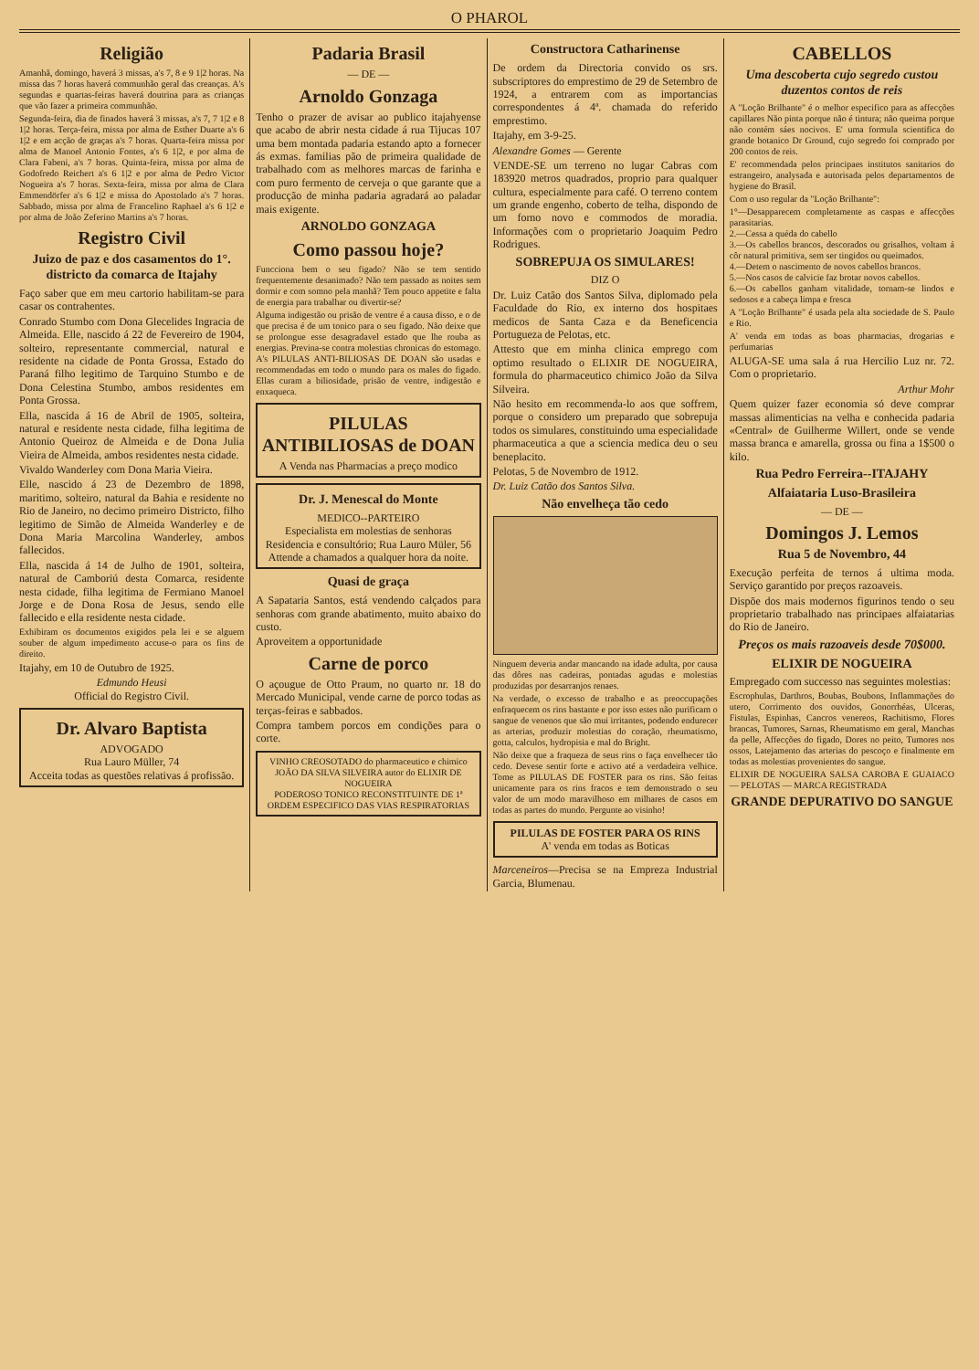O PHAROL
Religião
Amanhã, domingo, haverá 3 missas, a's 7, 8 e 9 1|2 horas. Na missa das 7 horas haverá communhão geral das creanças. A's segundas e quartas-feiras haverá doutrina para as crianças que vão fazer a primeira communhão.
Segunda-feira, dia de finados haverá 3 missas, a's 7, 7 1|2 e 8 1|2 horas. Terça-feira, missa por alma de Esther Duarte a's 6 1|2 e em acção de graças a's 7 horas. Quarta-feira missa por alma de Manoel Antonio Fontes, a's 6 1|2, e por alma de Clara Fabeni, a's 7 horas. Quinta-feira, missa por alma de Godofredo Reichert a's 6 1|2 e por alma de Pedro Victor Nogueira a's 7 horas. Sexta-feira, missa por alma de Clara Emmendörfer a's 6 1|2 e missa do Apostolado a's 7 horas. Sabbado, missa por alma de Francelino Raphael a's 6 1|2 e por alma de João Zeferino Martins a's 7 horas.
Registro Civil
Juizo de paz e dos casamentos do 1°. districto da comarca de Itajahy
Faço saber que em meu cartorio habilitam-se para casar os contrahentes.
Conrado Stumbo com Dona Glecelides Ingracia de Almeida. Elle, nascido á 22 de Fevereiro de 1904, solteiro, representante commercial, natural e residente na cidade de Ponta Grossa, Estado do Paraná filho legitimo de Tarquino Stumbo e de Dona Celestina Stumbo, ambos residentes em Ponta Grossa.
Ella, nascida á 16 de Abril de 1905, solteira, natural e residente nesta cidade, filha legitima de Antonio Queiroz de Almeida e de Dona Julia Vieira de Almeida, ambos residentes nesta cidade.
Vivaldo Wanderley com Dona Maria Vieira.
Elle, nascido á 23 de Dezembro de 1898, maritimo, solteiro, natural da Bahia e residente no Rio de Janeiro, no decimo primeiro Districto, filho legitimo de Simão de Almeida Wanderley e de Dona Maria Marcolina Wanderley, ambos fallecidos.
Ella, nascida á 14 de Julho de 1901, solteira, natural de Camboriú desta Comarca, residente nesta cidade, filha legitima de Fermiano Manoel Jorge e de Dona Rosa de Jesus, sendo elle fallecido e ella residente nesta cidade.
Exhibiram os documentos exigidos pela lei e se alguem souber de algum impedimento accuse-o para os fins de direito.
Itajahy, em 10 de Outubro de 1925.
Edmundo Heusi
Official do Registro Civil.
Dr. Alvaro Baptista
ADVOGADO
Rua Lauro Müller, 74
Acceita todas as questões relativas á profissão.
Padaria Brasil
— DE —
Arnoldo Gonzaga
Tenho o prazer de avisar ao publico itajahyense que acabo de abrir nesta cidade á rua Tijucas 107 uma bem montada padaria estando apto a fornecer ás exmas. familias pão de primeira qualidade de trabalhado com as melhores marcas de farinha e com puro fermento de cerveja o que garante que a producção de minha padaria agradará ao paladar mais exigente.
ARNOLDO GONZAGA
Como passou hoje?
Funcciona bem o seu figado? Não se tem sentido frequentemente desanimado? Não tem passado as noites sem dormir e com somno pela manhã? Tem pouco appetite e falta de energia para trabalhar ou divertir-se?
Alguma indigestão ou prisão de ventre é a causa disso, e o de que precisa é de um tonico para o seu figado. Não deixe que se prolongue esse desagradavel estado que lhe rouba as energias. Previna-se contra molestias chronicas do estomago. A's PILULAS ANTI-BILIOSAS DE DOAN são usadas e recommendadas em todo o mundo para os males do figado. Ellas curam a biliosidade, prisão de ventre, indigestão e enxaqueca.
PILULAS ANTIBILIOSAS de DOAN
A Venda nas Pharmacias a preço modico
Dr. J. Menescal do Monte
MEDICO--PARTEIRO
Especialista em molestias de senhoras
Residencia e consultório; Rua Lauro Müler, 56
Attende a chamados a qualquer hora da noite.
Quasi de graça
A Sapataria Santos, está vendendo calçados para senhoras com grande abatimento, muito abaixo do custo.
Aproveitem a opportunidade
Carne de porco
O açougue de Otto Praum, no quarto nr. 18 do Mercado Municipal, vende carne de porco todas as terças-feiras e sabbados.
Compra tambem porcos em condições para o corte.
VINHO CREOSOTADO do pharmaceutico e chimico JOÃO DA SILVA SILVEIRA autor do ELIXIR DE NOGUEIRA
PODEROSO TONICO RECONSTITUINTE DE 1ª ORDEM ESPECIFICO DAS VIAS RESPIRATORIAS
Constructora Catharinense
De ordem da Directoria convido os srs. subscriptores do emprestimo de 29 de Setembro de 1924, a entrarem com as importancias correspondentes á 4ª. chamada do referido emprestimo.
Itajahy, em 3-9-25.
Alexandre Gomes — Gerente
VENDE-SE um terreno no lugar Cabras com 183920 metros quadrados, proprio para qualquer cultura, especialmente para café. O terreno contem um grande engenho, coberto de telha, dispondo de um forno novo e commodos de moradia. Informações com o proprietario Joaquim Pedro Rodrigues.
SOBREPUJA OS SIMULARES!
DIZ O
Dr. Luiz Catão dos Santos Silva, diplomado pela Faculdade do Rio, ex interno dos hospitaes medicos de Santa Caza e da Beneficencia Portugueza de Pelotas, etc.
Attesto que em minha clinica emprego com optimo resultado o ELIXIR DE NOGUEIRA, formula do pharmaceutico chimico João da Silva Silveira.
Não hesito em recommenda-lo aos que soffrem, porque o considero um preparado que sobrepuja todos os simulares, constituindo uma especialidade pharmaceutica a que a sciencia medica deu o seu beneplacito.
Pelotas, 5 de Novembro de 1912.
Dr. Luiz Catão dos Santos Silva.
Não envelheça tão cedo
Ninguem deveria andar mancando na idade adulta, por causa das dôres nas cadeiras, pontadas agudas e molestias produzidas por desarranjos renaes.
Na verdade, o excesso de trabalho e as preoccupações enfraquecem os rins bastante e por isso estes não purificam o sangue de venenos que são mui irritantes, podendo endurecer as arterias, produzir molestias do coração, rheumatismo, gotta, calculos, hydropisia e mal do Bright.
Não deixe que a fraqueza de seus rins o faça envelhecer tão cedo. Devese sentir forte e activo até a verdadeira velhice. Tome as PILULAS DE FOSTER para os rins. São feitas unicamente para os rins fracos e tem demonstrado o seu valor de um modo maravilhoso em milhares de casos em todas as partes do mundo. Pergunte ao visinho!
PILULAS DE FOSTER PARA OS RINS
A' venda em todas as Boticas
Marceneiros—Precisa se na Empreza Industrial Garcia, Blumenau.
CABELLOS
Uma descoberta cujo segredo custou duzentos contos de reis
A "Loção Brilhante" é o melhor especifico para as affecções capillares Não pinta porque não é tintura; não queima porque não contém sáes nocivos. E' uma formula scientifica do grande botanico Dr Ground, cujo segredo foi comprado por 200 contos de reis.
E' recommendada pelos principaes institutos sanitarios do estrangeiro, analysada e autorisada pelos departamentos de hygiene do Brasil.
Com o uso regular da "Loção Brilhante":
1°—Desapparecem completamente as caspas e affecções parasitarias.
2.—Cessa a quéda do cabello
3.—Os cabellos brancos, descorados ou grisalhos, voltam á côr natural primitiva, sem ser tingidos ou queimados.
4.—Detem o nascimento de novos cabellos brancos.
5.—Nos casos de calvicie faz brotar novos cabellos.
6.—Os cabellos ganham vitalidade, tornam-se lindos e sedosos e a cabeça limpa e fresca
A "Loção Brilhante" é usada pela alta sociedade de S. Paulo e Rio.
A' venda em todas as boas pharmacias, drogarias e perfumarias
ALUGA-SE uma sala á rua Hercilio Luz nr. 72. Com o proprietario.
Arthur Mohr
Quem quizer fazer economia só deve comprar massas alimenticias na velha e conhecida padaria «Central» de Guilherme Willert, onde se vende massa branca e amarella, grossa ou fina a 1$500 o kilo.
Rua Pedro Ferreira--ITAJAHY
Alfaiataria Luso-Brasileira
— DE —
Domingos J. Lemos
Rua 5 de Novembro, 44
Execução perfeita de ternos á ultima moda. Serviço garantido por preços razoaveis.
Dispõe dos mais modernos figurinos tendo o seu proprietario trabalhado nas principaes alfaiatarias do Rio de Janeiro.
Preços os mais razoaveis desde 70$000.
ELIXIR DE NOGUEIRA
Empregado com successo nas seguintes molestias:
Escrophulas, Darthros, Boubas, Boubons, Inflammações do utero, Corrimento dos ouvidos, Gonorrhéas, Ulceras, Fistulas, Espinhas, Cancros venereos, Rachitismo, Flores brancas, Tumores, Sarnas, Rheumatismo em geral, Manchas da pelle, Affecções do figado, Dores no peito, Tumores nos ossos, Latejamento das arterias do pescoço e finalmente em todas as molestias provenientes do sangue.
ELIXIR DE NOGUEIRA SALSA CAROBA E GUAIACO — PELOTAS — MARCA REGISTRADA
GRANDE DEPURATIVO DO SANGUE